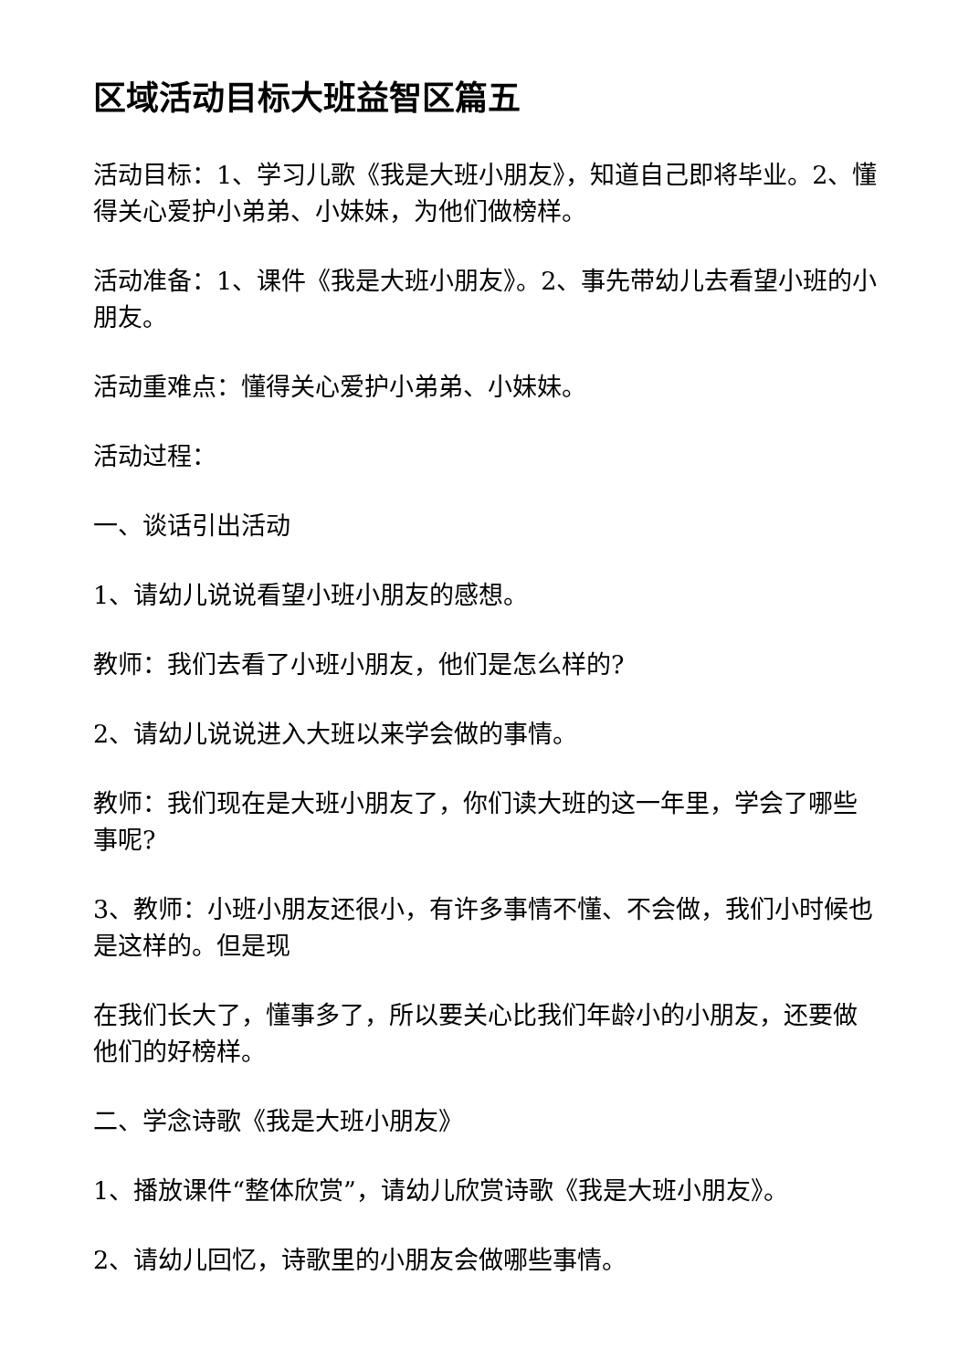区域活动目标大班益智区篇五
活动目标：1、学习儿歌《我是大班小朋友》，知道自己即将毕业。2、懂得关心爱护小弟弟、小妹妹，为他们做榜样。
活动准备：1、课件《我是大班小朋友》。2、事先带幼儿去看望小班的小朋友。
活动重难点：懂得关心爱护小弟弟、小妹妹。
活动过程：
一、谈话引出活动
1、请幼儿说说看望小班小朋友的感想。
教师：我们去看了小班小朋友，他们是怎么样的?
2、请幼儿说说进入大班以来学会做的事情。
教师：我们现在是大班小朋友了，你们读大班的这一年里，学会了哪些事呢?
3、教师：小班小朋友还很小，有许多事情不懂、不会做，我们小时候也是这样的。但是现
在我们长大了，懂事多了，所以要关心比我们年龄小的小朋友，还要做他们的好榜样。
二、学念诗歌《我是大班小朋友》
1、播放课件“整体欣赏”，请幼儿欣赏诗歌《我是大班小朋友》。
2、请幼儿回忆，诗歌里的小朋友会做哪些事情。